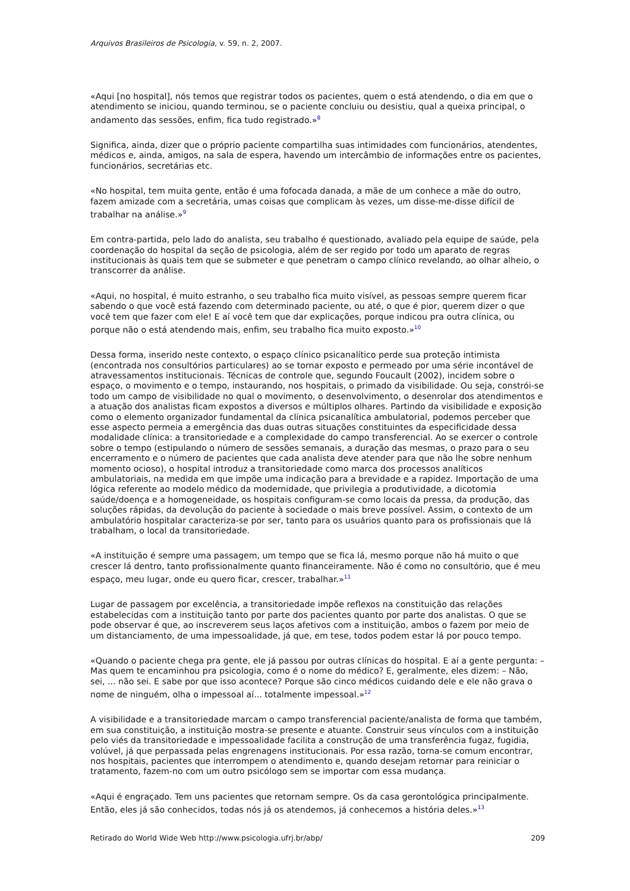Arquivos Brasileiros de Psicologia, v. 59, n. 2, 2007.
«Aqui [no hospital], nós temos que registrar todos os pacientes, quem o está atendendo, o dia em que o atendimento se iniciou, quando terminou, se o paciente concluiu ou desistiu, qual a queixa principal, o andamento das sessões, enfim, fica tudo registrado.»<sup>8</sup>
Significa, ainda, dizer que o próprio paciente compartilha suas intimidades com funcionários, atendentes, médicos e, ainda, amigos, na sala de espera, havendo um intercâmbio de informações entre os pacientes, funcionários, secretárias etc.
«No hospital, tem muita gente, então é uma fofocada danada, a mãe de um conhece a mãe do outro, fazem amizade com a secretária, umas coisas que complicam às vezes, um disse-me-disse difícil de trabalhar na análise.»<sup>9</sup>
Em contra-partida, pelo lado do analista, seu trabalho é questionado, avaliado pela equipe de saúde, pela coordenação do hospital da seção de psicologia, além de ser regido por todo um aparato de regras institucionais às quais tem que se submeter e que penetram o campo clínico revelando, ao olhar alheio, o transcorrer da análise.
«Aqui, no hospital, é muito estranho, o seu trabalho fica muito visível, as pessoas sempre querem ficar sabendo o que você está fazendo com determinado paciente, ou até, o que é pior, querem dizer o que você tem que fazer com ele! E aí você tem que dar explicações, porque indicou pra outra clínica, ou porque não o está atendendo mais, enfim, seu trabalho fica muito exposto.»<sup>10</sup>
Dessa forma, inserido neste contexto, o espaço clínico psicanalítico perde sua proteção intimista (encontrada nos consultórios particulares) ao se tornar exposto e permeado por uma série incontável de atravessamentos institucionais. Técnicas de controle que, segundo Foucault (2002), incidem sobre o espaço, o movimento e o tempo, instaurando, nos hospitais, o primado da visibilidade. Ou seja, constrói-se todo um campo de visibilidade no qual o movimento, o desenvolvimento, o desenrolar dos atendimentos e a atuação dos analistas ficam expostos a diversos e múltiplos olhares. Partindo da visibilidade e exposição como o elemento organizador fundamental da clínica psicanalítica ambulatorial, podemos perceber que esse aspecto permeia a emergência das duas outras situações constituintes da especificidade dessa modalidade clínica: a transitoriedade e a complexidade do campo transferencial. Ao se exercer o controle sobre o tempo (estipulando o número de sessões semanais, a duração das mesmas, o prazo para o seu encerramento e o número de pacientes que cada analista deve atender para que não lhe sobre nenhum momento ocioso), o hospital introduz a transitoriedade como marca dos processos analíticos ambulatoriais, na medida em que impõe uma indicação para a brevidade e a rapidez. Importação de uma lógica referente ao modelo médico da modernidade, que privilegia a produtividade, a dicotomia saúde/doença e a homogeneidade, os hospitais configuram-se como locais da pressa, da produção, das soluções rápidas, da devolução do paciente à sociedade o mais breve possível. Assim, o contexto de um ambulatório hospitalar caracteriza-se por ser, tanto para os usuários quanto para os profissionais que lá trabalham, o local da transitoriedade.
«A instituição é sempre uma passagem, um tempo que se fica lá, mesmo porque não há muito o que crescer lá dentro, tanto profissionalmente quanto financeiramente. Não é como no consultório, que é meu espaço, meu lugar, onde eu quero ficar, crescer, trabalhar.»<sup>11</sup>
Lugar de passagem por excelência, a transitoriedade impõe reflexos na constituição das relações estabelecidas com a instituição tanto por parte dos pacientes quanto por parte dos analistas. O que se pode observar é que, ao inscreverem seus laços afetivos com a instituição, ambos o fazem por meio de um distanciamento, de uma impessoalidade, já que, em tese, todos podem estar lá por pouco tempo.
«Quando o paciente chega pra gente, ele já passou por outras clínicas do hospital. E aí a gente pergunta: – Mas quem te encaminhou pra psicologia, como é o nome do médico? E, geralmente, eles dizem: – Não, sei, ... não sei. E sabe por que isso acontece? Porque são cinco médicos cuidando dele e ele não grava o nome de ninguém, olha o impessoal aí... totalmente impessoal.»<sup>12</sup>
A visibilidade e a transitoriedade marcam o campo transferencial paciente/analista de forma que também, em sua constituição, a instituição mostra-se presente e atuante. Construir seus vínculos com a instituição pelo viés da transitoriedade e impessoalidade facilita a construção de uma transferência fugaz, fugidia, volúvel, já que perpassada pelas engrenagens institucionais. Por essa razão, torna-se comum encontrar, nos hospitais, pacientes que interrompem o atendimento e, quando desejam retornar para reiniciar o tratamento, fazem-no com um outro psicólogo sem se importar com essa mudança.
«Aqui é engraçado. Tem uns pacientes que retornam sempre. Os da casa gerontológica principalmente. Então, eles já são conhecidos, todas nós já os atendemos, já conhecemos a história deles.»<sup>13</sup>
Retirado do World Wide Web http://www.psicologia.ufrj.br/abp/ 209